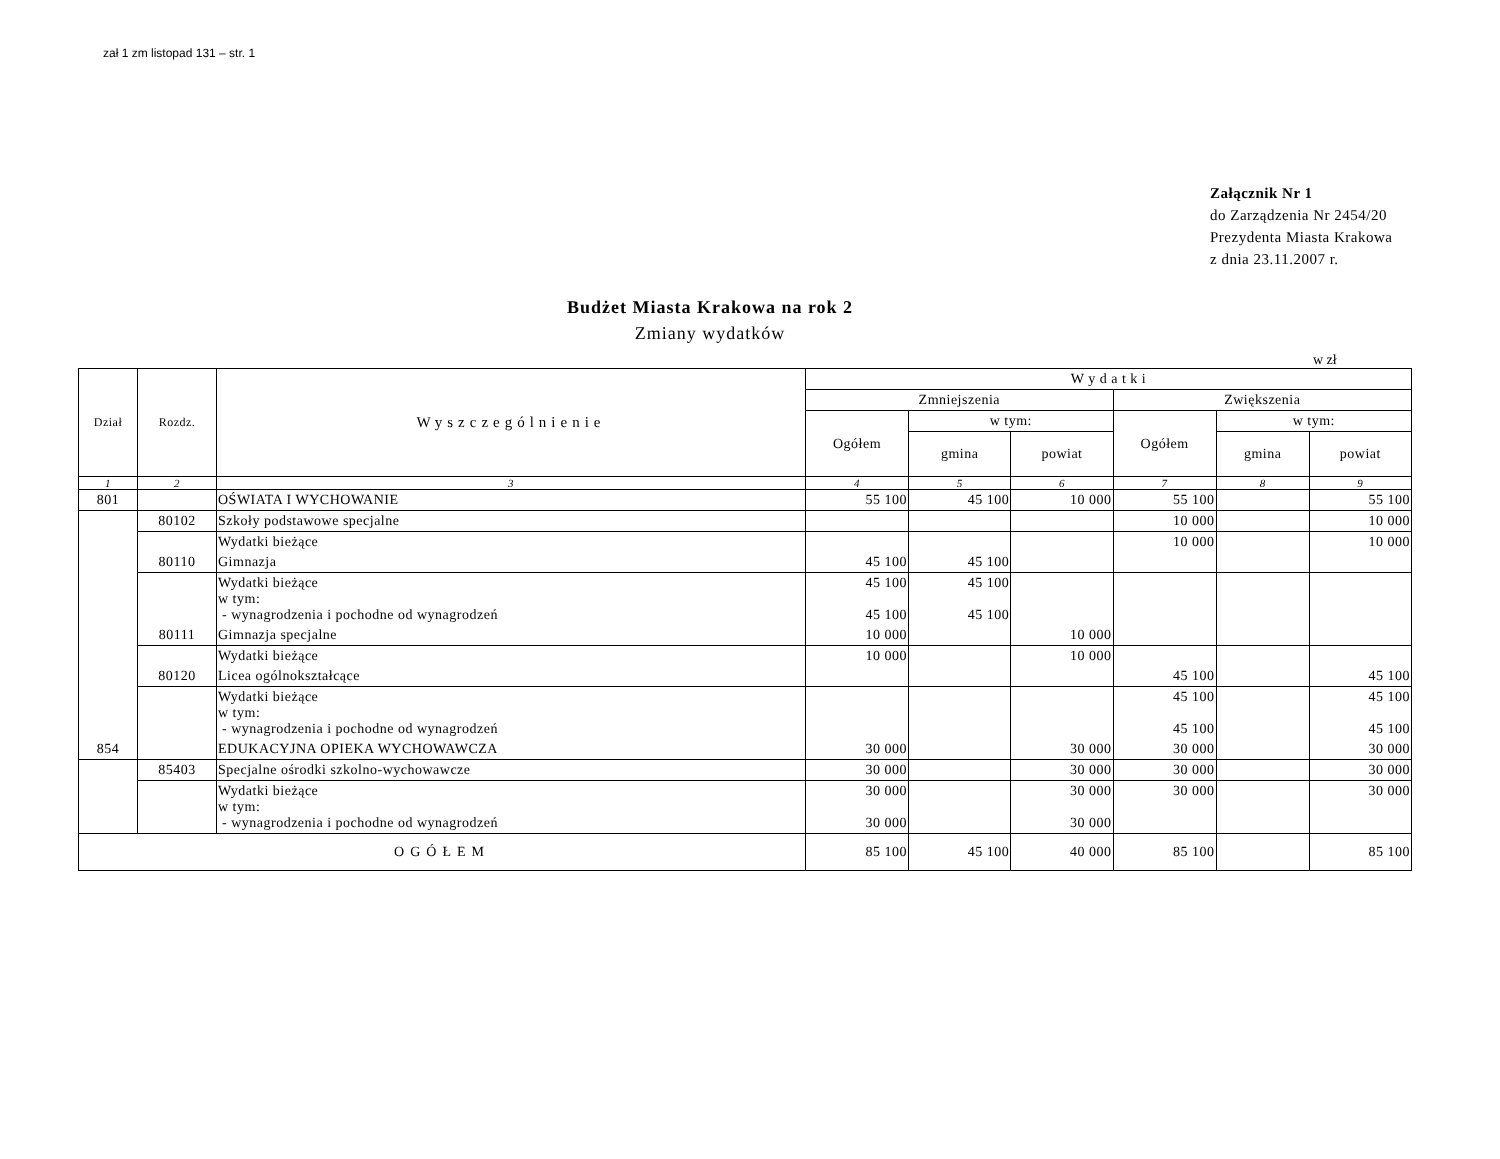zał 1 zm listopad 131 – str. 1
Załącznik Nr 1
do Zarządzenia Nr 2454/20
Prezydenta Miasta Krakowa
z dnia 23.11.2007 r.
Budżet Miasta Krakowa na rok 2
Zmiany wydatków
w zł
| Dział | Rozdz. | Wyszczególnienie | W y d a t k i | | | | | |
| --- | --- | --- | --- | --- | --- | --- | --- | --- |
| | | | Zmniejszenia | | | Zwiększenia | | |
| | | | Ogółem | w tym: | | Ogółem | w tym: | |
| | | | | gmina | powiat | | gmina | powiat |
| 1 | 2 | 3 | 4 | 5 | 6 | 7 | 8 | 9 |
| 801 | | OŚWIATA I WYCHOWANIE | 55 100 | 45 100 | 10 000 | 55 100 | | 55 100 |
| | 80102 | Szkoły podstawowe specjalne | | | | 10 000 | | 10 000 |
| | | Wydatki bieżące | | | | 10 000 | | 10 000 |
| | 80110 | Gimnazja | 45 100 | 45 100 | | | | |
| | | Wydatki bieżące w tym: - wynagrodzenia i pochodne od wynagrodzeń | 45 100 45 100 | 45 100 45 100 | | | | |
| | 80111 | Gimnazja specjalne | 10 000 | | 10 000 | | | |
| | | Wydatki bieżące | 10 000 | | 10 000 | | | |
| | 80120 | Licea ogólnokształcące | | | | 45 100 | | 45 100 |
| | | Wydatki bieżące w tym: - wynagrodzenia i pochodne od wynagrodzeń | | | | 45 100 45 100 | | 45 100 45 100 |
| 854 | | EDUKACYJNA OPIEKA WYCHOWAWCZA | 30 000 | | 30 000 | 30 000 | | 30 000 |
| | 85403 | Specjalne ośrodki szkolno-wychowawcze | 30 000 | | 30 000 | 30 000 | | 30 000 |
| | | Wydatki bieżące w tym: - wynagrodzenia i pochodne od wynagrodzeń | 30 000 30 000 | | 30 000 30 000 | 30 000 | | 30 000 |
| OGÓŁEM | | | 85 100 | 45 100 | 40 000 | 85 100 | | 85 100 |